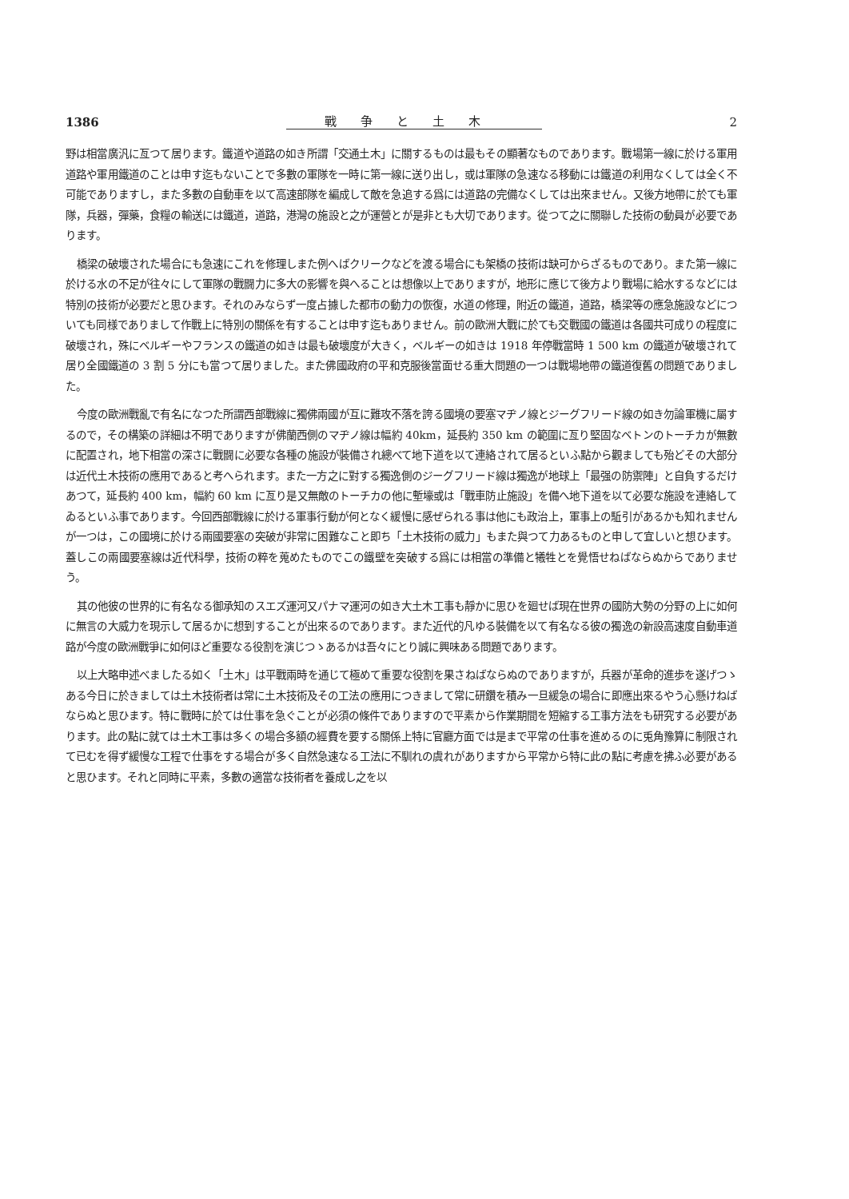1386 戰争と土木 2
野は相當廣汎に亙つて居ります。鐵道や道路の如き所謂「交通土木」に關するものは最もその顯著なものであります。戰場第一線に於ける軍用道路や軍用鐵道のことは申す迄もないことで多數の軍隊を一時に第一線に送り出し，或は軍隊の急速なる移動には鐵道の利用なくしては全く不可能でありますし，また多數の自動車を以て高速部隊を編成して敵を急追する爲には道路の完備なくしては出來ません。又後方地帶に於ても軍隊，兵器，彈藥，食糧の輸送には鐵道，道路，港灣の施設と之が運營とが是非とも大切であります。從つて之に關聯した技術の動員が必要であります。
橋梁の破壞された場合にも急速にこれを修理しまた例へばクリークなどを渡る場合にも架橋の技術は缺可からざるものであり。また第一線に於ける水の不足が往々にして軍隊の戰闘力に多大の影響を與へることは想像以上でありますが，地形に應じて後方より戰場に給水するなどには特別の技術が必要だと思ひます。それのみならず一度占據した都市の動力の恢復，水道の修理，附近の鐵道，道路，橋梁等の應急施設などについても同様でありまして作戰上に特別の關係を有することは申す迄もありません。前の歐洲大戰に於ても交戰國の鐵道は各國共可成りの程度に破壞され，殊にベルギーやフランスの鐵道の如きは最も破壞度が大きく，ベルギーの如きは 1918 年停戰當時 1 500 km の鐵道が破壞されて居り全國鐵道の 3 割 5 分にも當つて居りました。また佛國政府の平和克服後當面せる重大問題の一つは戰場地帶の鐵道復舊の問題でありました。
今度の歐洲戰亂で有名になつた所謂西部戰線に獨佛兩國が互に難攻不落を誇る國境の要塞マヂノ線とジーグフリード線の如き勿論軍機に屬するので，その構築の詳細は不明でありますが佛蘭西側のマヂノ線は幅約 40km，延長約 350 km の範圍に亙り堅固なベトンのトーチカが無數に配置され，地下相當の深さに戰闘に必要な各種の施設が裝備され總べて地下道を以て連絡されて居るといふ點から觀ましても殆どその大部分は近代土木技術の應用であると考へられます。また一方之に對する獨逸側のジーグフリード線は獨逸が地球上「最强の防禦陣」と自負するだけあつて，延長約 400 km，幅約 60 km に亙り是又無敵のトーチカの他に塹壕或は「戰車防止施設」を備へ地下道を以て必要な施設を連絡してゐるといふ事であります。今回西部戰線に於ける軍事行動が何となく緩慢に感ぜられる事は他にも政治上，軍事上の駈引があるかも知れませんが一つは，この國境に於ける兩國要塞の突破が非常に困難なこと即ち「土木技術の威力」もまた與つて力あるものと申して宜しいと想ひます。蓋しこの兩國要塞線は近代科學，技術の粹を蒐めたものでこの鐵壁を突破する爲には相當の準備と犧牲とを覺悟せねばならぬからでありませう。
其の他彼の世界的に有名なる御承知のスエズ運河又パナマ運河の如き大土木工事も靜かに思ひを廻せば現在世界の國防大勢の分野の上に如何に無言の大威力を現示して居るかに想到することが出來るのであります。また近代的凡ゆる裝備を以て有名なる彼の獨逸の新設高速度自動車道路が今度の歐洲戰爭に如何ほど重要なる役割を演じつゝあるかは吾々にとり誠に興味ある問題であります。
以上大略申述べましたる如く「土木」は平戰兩時を通じて極めて重要な役割を果さねばならぬのでありますが，兵器が革命的進歩を遂げつゝある今日に於きましては土木技術者は常に土木技術及その工法の應用につきまして常に研鑽を積み一旦緩急の場合に即應出來るやう心懸けねばならぬと思ひます。特に戰時に於ては仕事を急ぐことが必須の條件でありますので平素から作業期間を短縮する工事方法をも研究する必要があります。此の點に就ては土木工事は多くの場合多額の經費を要する關係上特に官廳方面では是まで平常の仕事を進めるのに兎角豫算に制限されて已むを得ず緩慢な工程で仕事をする場合が多く自然急速なる工法に不馴れの虞れがありますから平常から特に此の點に考慮を拂ふ必要があると思ひます。それと同時に平素，多數の適當な技術者を養成し之を以